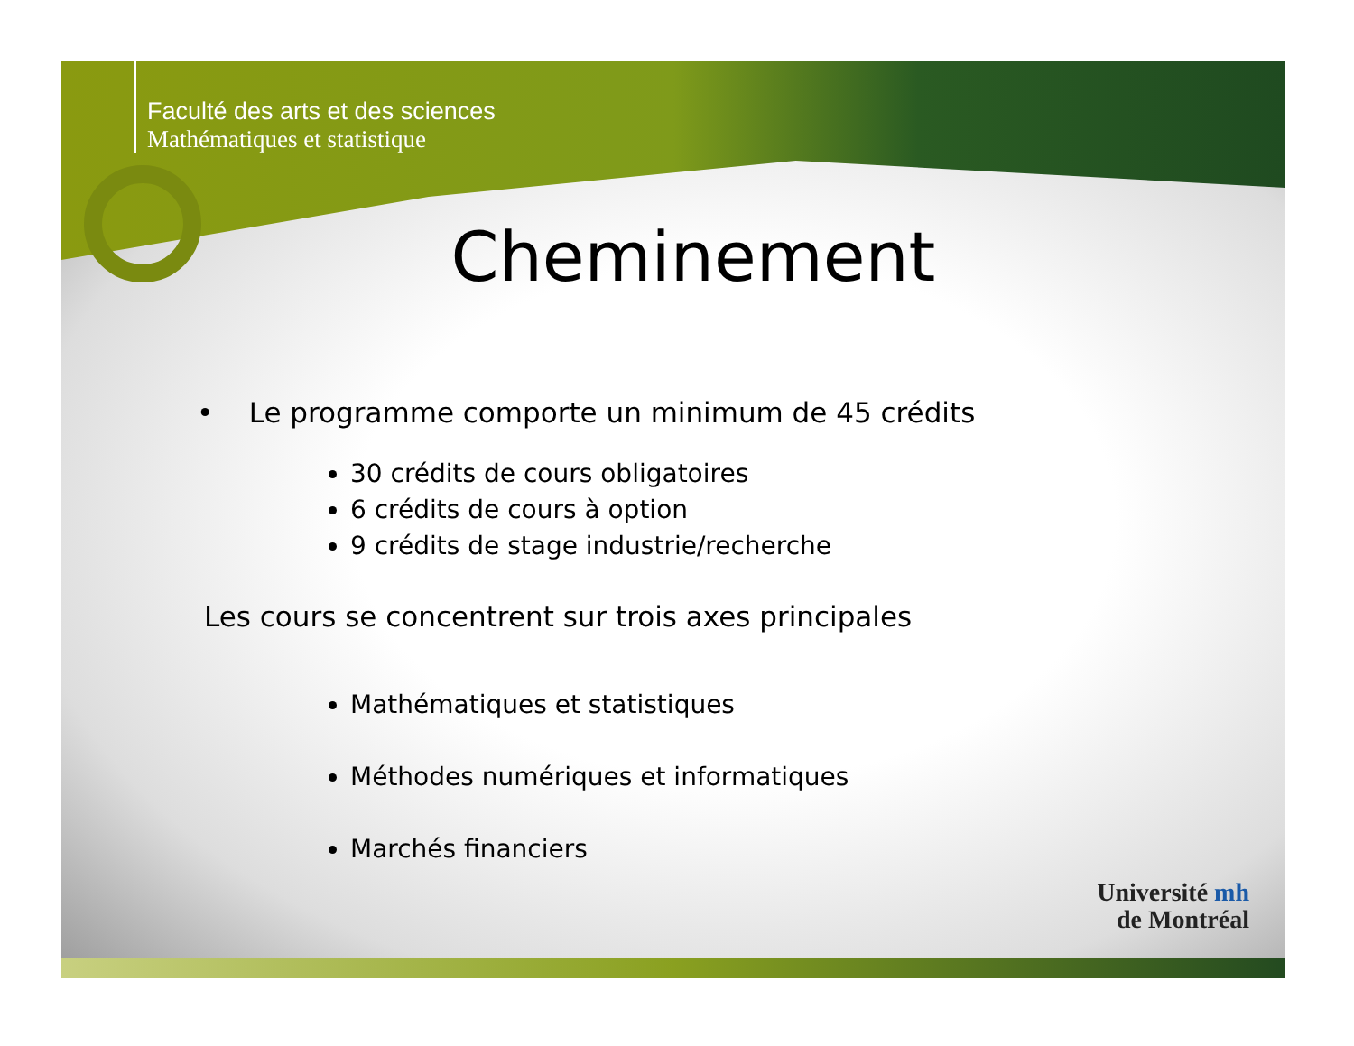Faculté des arts et des sciences
Mathématiques et statistique
Cheminement
• Le programme comporte un minimum de 45 crédits
30 crédits de cours obligatoires
6 crédits de cours à option
9 crédits de stage industrie/recherche
Les cours se concentrent sur trois axes principales
Mathématiques et statistiques
Méthodes numériques et informatiques
Marchés financiers
Université mh
de Montréal